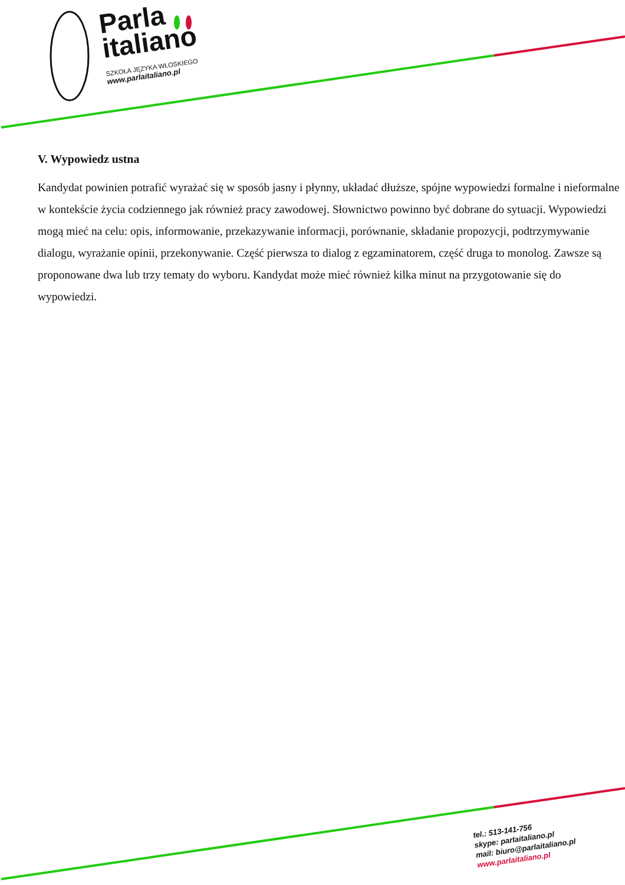Parla
italiano
SZKOŁA JĘZYKA WŁOSKIEGO
www.parlaitaliano.pl
V. Wypowiedz ustna
Kandydat powinien potrafić wyrażać się w sposób jasny i płynny, układać dłuższe, spójne wypowiedzi formalne i nieformalne w kontekście życia codziennego jak również pracy zawodowej. Słownictwo powinno być dobrane do sytuacji. Wypowiedzi mogą mieć na celu: opis, informowanie, przekazywanie informacji, porównanie, składanie propozycji, podtrzymywanie dialogu, wyrażanie opinii, przekonywanie. Część pierwsza to dialog z egzaminatorem, część druga to monolog. Zawsze są proponowane dwa lub trzy tematy do wyboru. Kandydat może mieć również kilka minut na przygotowanie się do wypowiedzi.
tel.: 513-141-756
skype: parlaitaliano.pl
mail: biuro@parlaitaliano.pl
www.parlaitaliano.pl